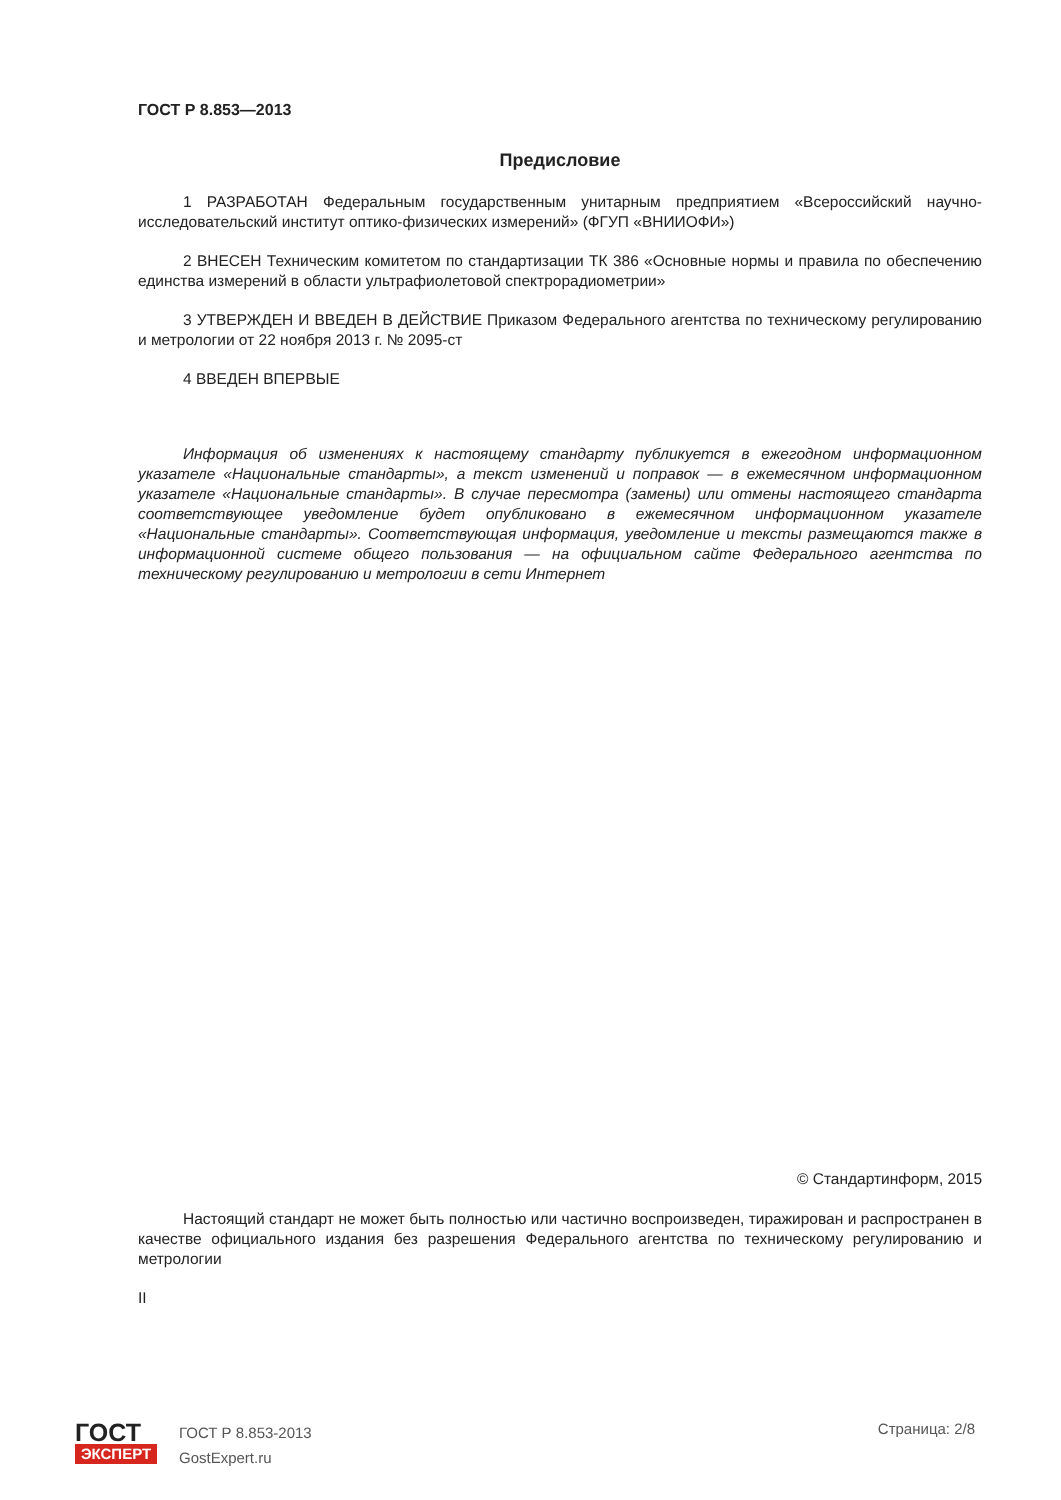ГОСТ Р 8.853—2013
Предисловие
1 РАЗРАБОТАН Федеральным государственным унитарным предприятием «Всероссийский научно-исследовательский институт оптико-физических измерений» (ФГУП «ВНИИОФИ»)
2 ВНЕСЕН Техническим комитетом по стандартизации ТК 386 «Основные нормы и правила по обеспечению единства измерений в области ультрафиолетовой спектрорадиометрии»
3 УТВЕРЖДЕН И ВВЕДЕН В ДЕЙСТВИЕ Приказом Федерального агентства по техническому регулированию и метрологии от 22 ноября 2013 г. № 2095-ст
4 ВВЕДЕН ВПЕРВЫЕ
Информация об изменениях к настоящему стандарту публикуется в ежегодном информационном указателе «Национальные стандарты», а текст изменений и поправок — в ежемесячном информационном указателе «Национальные стандарты». В случае пересмотра (замены) или отмены настоящего стандарта соответствующее уведомление будет опубликовано в ежемесячном информационном указателе «Национальные стандарты». Соответствующая информация, уведомление и тексты размещаются также в информационной системе общего пользования — на официальном сайте Федерального агентства по техническому регулированию и метрологии в сети Интернет
© Стандартинформ, 2015
Настоящий стандарт не может быть полностью или частично воспроизведен, тиражирован и распространен в качестве официального издания без разрешения Федерального агентства по техническому регулированию и метрологии
II
ГОСТ
ЭКСПЕРТ
ГОСТ Р 8.853-2013
GostExpert.ru
Страница: 2/8